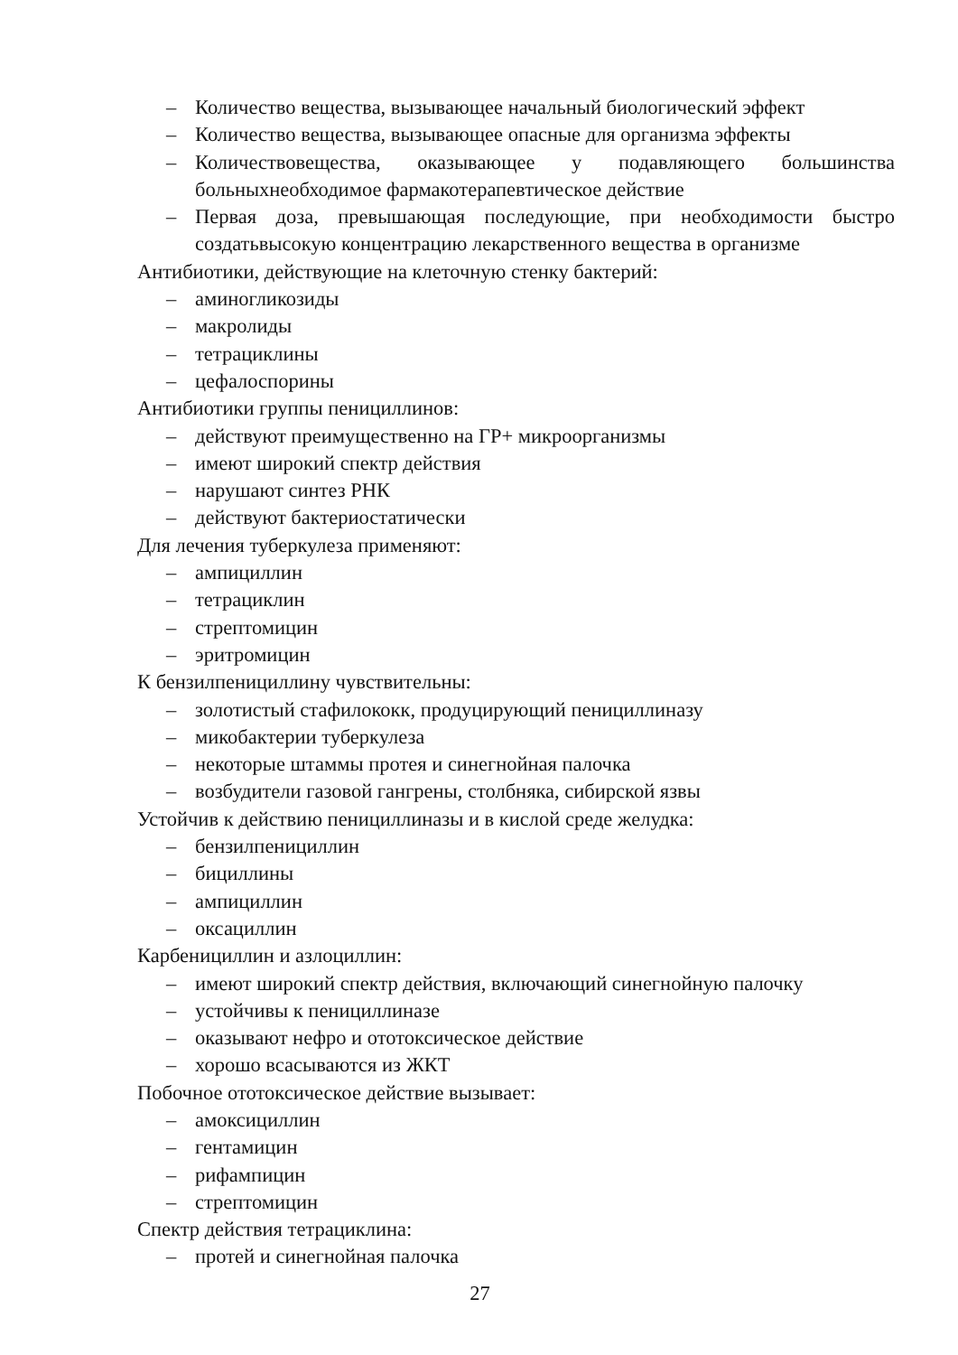– Количество вещества, вызывающее начальный биологический эффект
– Количество вещества, вызывающее опасные для организма эффекты
– Количествовещества, оказывающее у подавляющего большинства больныхнеобходимое фармакотерапевтическое действие
– Первая доза, превышающая последующие, при необходимости быстро создатьвысокую концентрацию лекарственного вещества в организме
Антибиотики, действующие на клеточную стенку бактерий:
– аминогликозиды
– макролиды
– тетрациклины
– цефалоспорины
Антибиотики группы пенициллинов:
– действуют преимущественно на ГР+ микроорганизмы
– имеют широкий спектр действия
– нарушают синтез РНК
– действуют бактериостатически
Для лечения туберкулеза применяют:
– ампициллин
– тетрациклин
– стрептомицин
– эритромицин
К бензилпенициллину чувствительны:
– золотистый стафилококк, продуцирующий пенициллиназу
– микобактерии туберкулеза
– некоторые штаммы протея и синегнойная палочка
– возбудители газовой гангрены, столбняка, сибирской язвы
Устойчив к действию пенициллиназы и в кислой среде желудка:
– бензилпенициллин
– бициллины
– ампициллин
– оксациллин
Карбенициллин и азлоциллин:
– имеют широкий спектр действия, включающий синегнойную палочку
– устойчивы к пенициллиназе
– оказывают нефро и ототоксическое действие
– хорошо всасываются из ЖКТ
Побочное ототоксическое действие вызывает:
– амоксициллин
– гентамицин
– рифампицин
– стрептомицин
Спектр действия тетрациклина:
– протей и синегнойная палочка
27